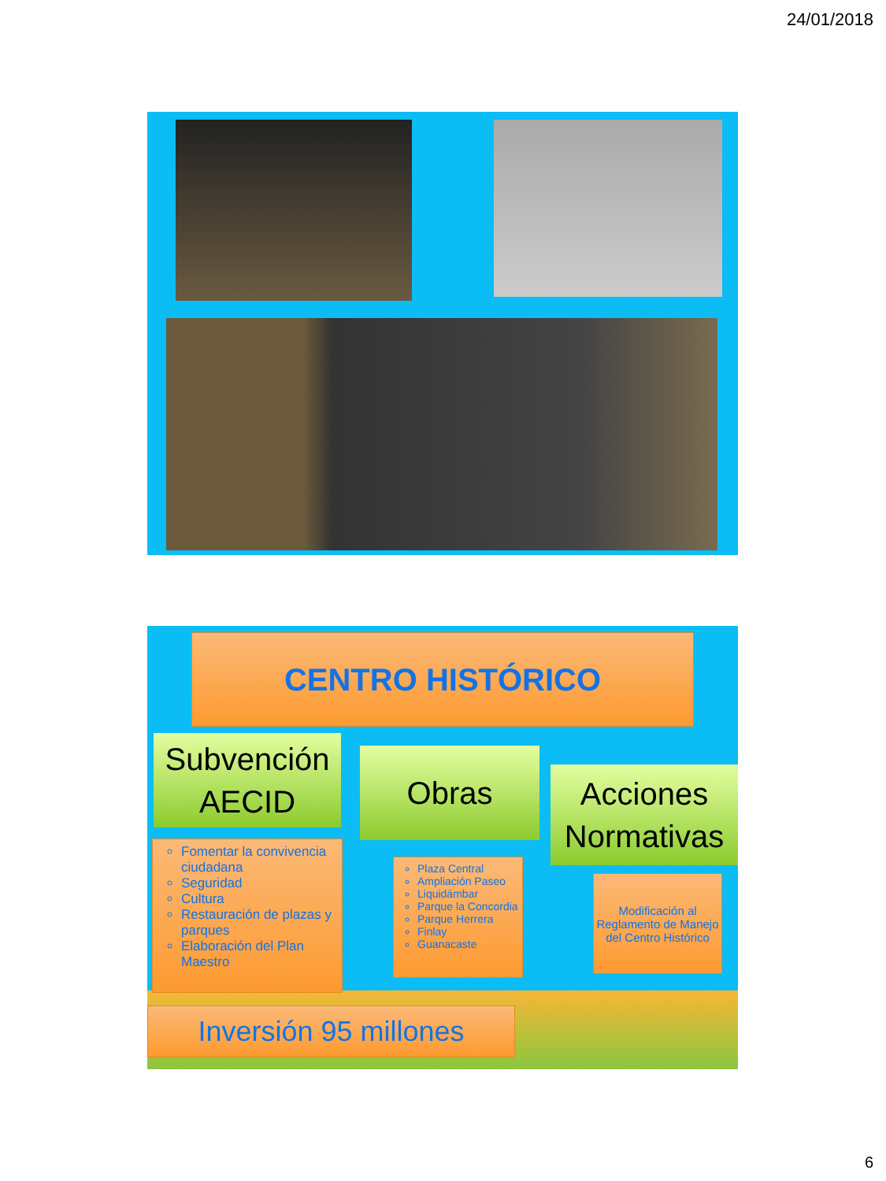24/01/2018
CENTRO HISTÓRICO
Subvención AECID
Obras
Acciones Normativas
Fomentar la convivencia ciudadana
Seguridad
Cultura
Restauración de plazas y parques
Elaboración del Plan Maestro
Plaza Central
Ampliación Paseo
Liquidámbar
Parque la Concordia
Parque Herrera
Finlay
Guanacaste
Modificación al Reglamento de Manejo del Centro Histórico
Inversión 95 millones
6